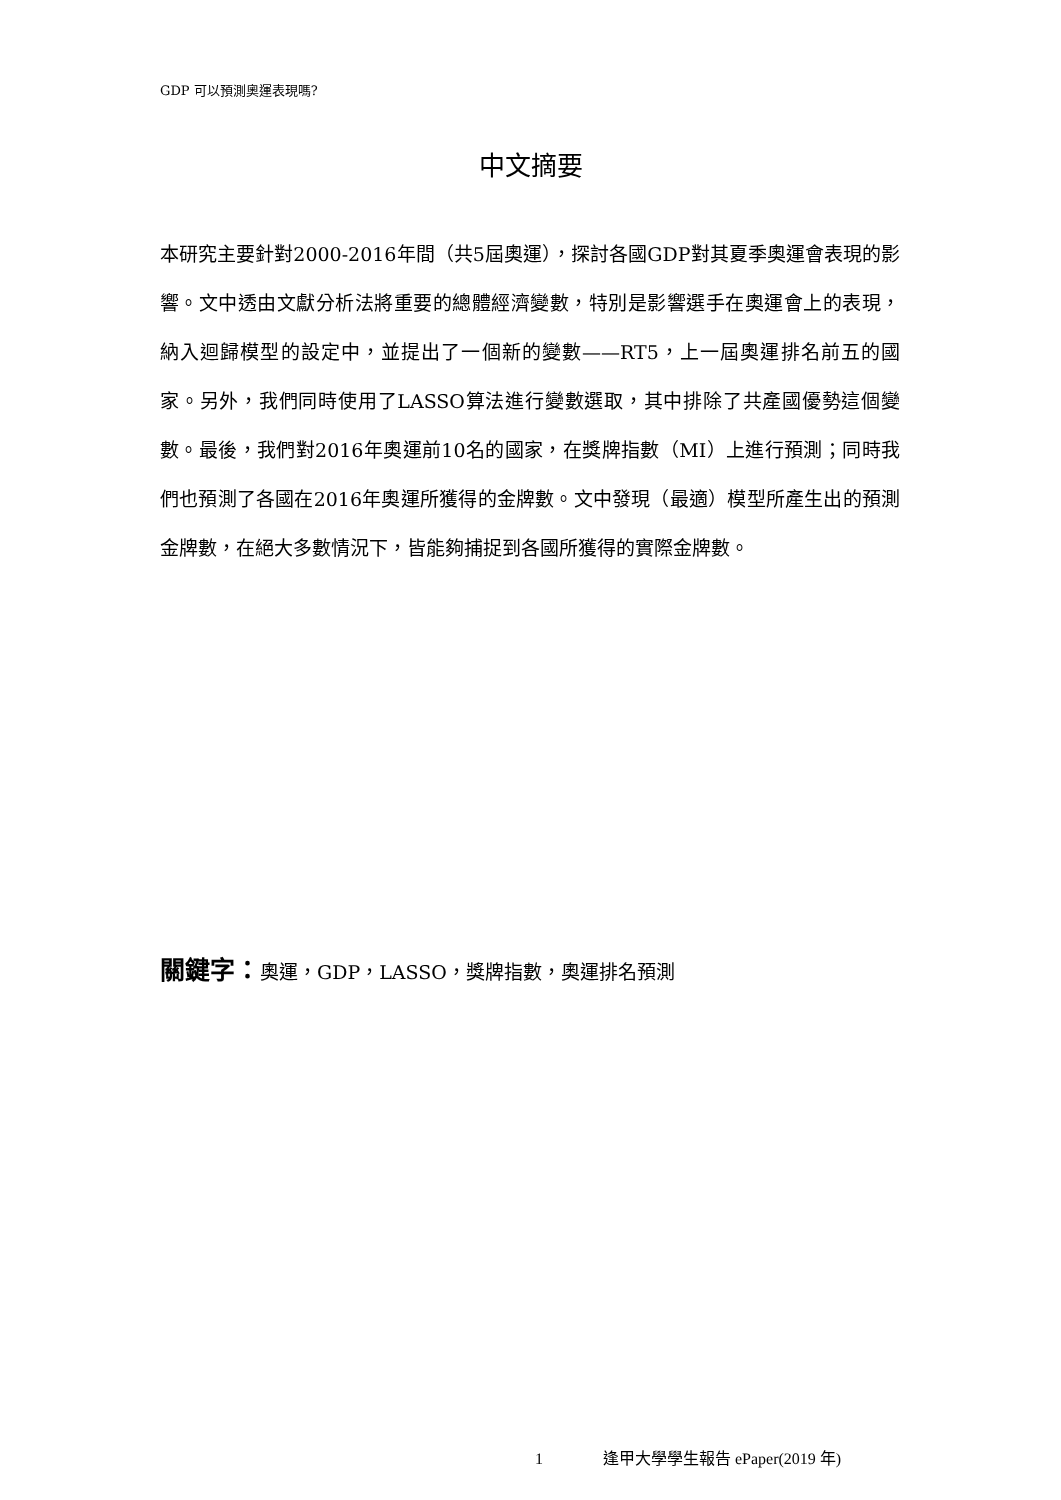GDP 可以預測奧運表現嗎?
中文摘要
本研究主要針對2000-2016年間（共5屆奧運），探討各國GDP對其夏季奧運會表現的影響。文中透由文獻分析法將重要的總體經濟變數，特別是影響選手在奧運會上的表現，納入迴歸模型的設定中，並提出了一個新的變數——RT5，上一屆奧運排名前五的國家。另外，我們同時使用了LASSO算法進行變數選取，其中排除了共產國優勢這個變數。最後，我們對2016年奧運前10名的國家，在獎牌指數（MI）上進行預測；同時我們也預測了各國在2016年奧運所獲得的金牌數。文中發現（最適）模型所產生出的預測金牌數，在絕大多數情況下，皆能夠捕捉到各國所獲得的實際金牌數。
關鍵字：奧運，GDP，LASSO，獎牌指數，奧運排名預測
1 逢甲大學學生報告 ePaper(2019 年)